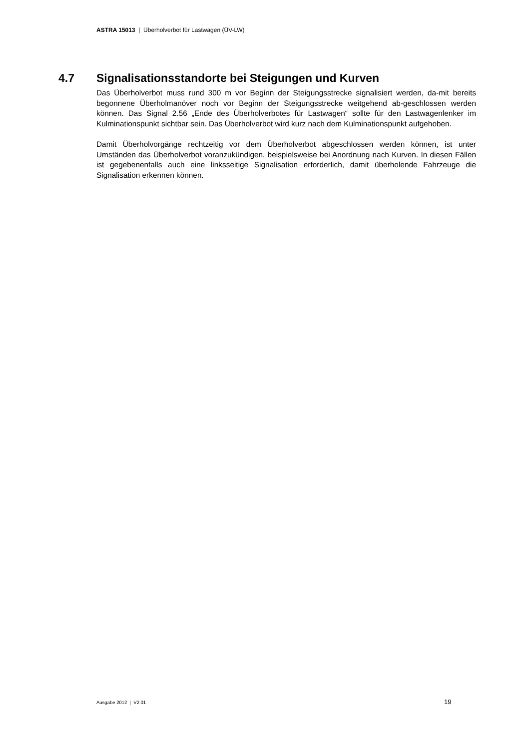ASTRA 15013 | Überholverbot für Lastwagen (ÜV-LW)
4.7 Signalisationsstandorte bei Steigungen und Kurven
Das Überholverbot muss rund 300 m vor Beginn der Steigungsstrecke signalisiert werden, da-mit bereits begonnene Überholmanöver noch vor Beginn der Steigungsstrecke weitgehend ab-geschlossen werden können. Das Signal 2.56 „Ende des Überholverbotes für Lastwagen“ sollte für den Lastwagenlenker im Kulminationspunkt sichtbar sein. Das Überholverbot wird kurz nach dem Kulminationspunkt aufgehoben.
Damit Überholvorgänge rechtzeitig vor dem Überholverbot abgeschlossen werden können, ist unter Umständen das Überholverbot voranzukündigen, beispielsweise bei Anordnung nach Kurven. In diesen Fällen ist gegebenenfalls auch eine linksseitige Signalisation erforderlich, damit überholende Fahrzeuge die Signalisation erkennen können.
Ausgabe 2012 | V2.01 19